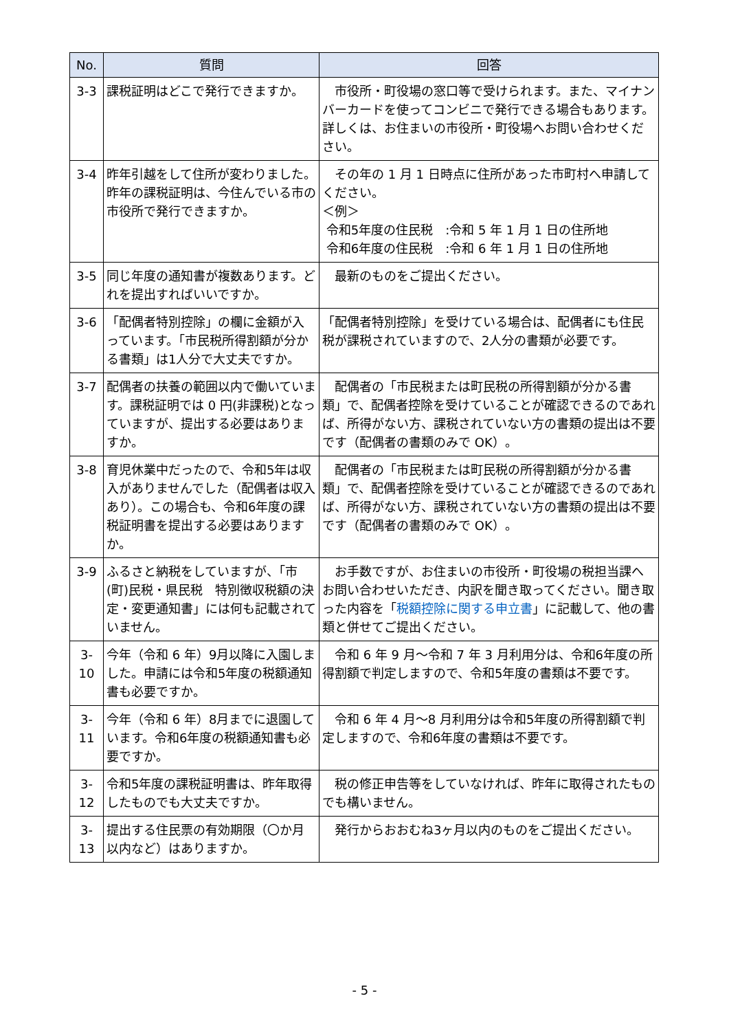| No. | 質問 | 回答 |
| --- | --- | --- |
| 3-3 | 課税証明はどこで発行できますか。 | 市役所・町役場の窓口等で受けられます。また、マイナンバーカードを使ってコンビニで発行できる場合もあります。詳しくは、お住まいの市役所・町役場へお問い合わせください。 |
| 3-4 | 昨年引越をして住所が変わりました。昨年の課税証明は、今住んでいる市の市役所で発行できますか。 | その年の 1 月 1 日時点に住所があった市町村へ申請してください。 ＜例＞ 令和5年度の住民税 :令和 5 年 1 月 1 日の住所地 令和6年度の住民税 :令和 6 年 1 月 1 日の住所地 |
| 3-5 | 同じ年度の通知書が複数あります。どれを提出すればいいですか。 | 最新のものをご提出ください。 |
| 3-6 | 「配偶者特別控除」の欄に金額が入っています。「市民税所得割額が分かる書類」は1人分で大丈夫ですか。 | 「配偶者特別控除」を受けている場合は、配偶者にも住民税が課税されていますので、2人分の書類が必要です。 |
| 3-7 | 配偶者の扶養の範囲以内で働いています。課税証明では 0 円(非課税)となっていますが、提出する必要はありますか。 | 配偶者の「市民税または町民税の所得割額が分かる書類」で、配偶者控除を受けていることが確認できるのであれば、所得がない方、課税されていない方の書類の提出は不要です（配偶者の書類のみで OK）。 |
| 3-8 | 育児休業中だったので、令和5年は収入がありませんでした（配偶者は収入あり）。この場合も、令和6年度の課税証明書を提出する必要はありますか。 | 配偶者の「市民税または町民税の所得割額が分かる書類」で、配偶者控除を受けていることが確認できるのであれば、所得がない方、課税されていない方の書類の提出は不要です（配偶者の書類のみで OK）。 |
| 3-9 | ふるさと納税をしていますが、「市(町)民税・県民税 特別徴収税額の決定・変更通知書」には何も記載されていません。 | お手数ですが、お住まいの市役所・町役場の税担当課へお問い合わせいただき、内訳を聞き取ってください。聞き取った内容を「 税額控除に関する申立書 」に記載して、他の書類と併せてご提出ください。 |
| 3-10 | 今年（令和 6 年）9月以降に入園しました。申請には令和5年度の税額通知書も必要ですか。 | 令和 6 年 9 月～令和 7 年 3 月利用分は、令和6年度の所得割額で判定しますので、令和5年度の書類は不要です。 |
| 3-11 | 今年（令和 6 年）8月までに退園しています。令和6年度の税額通知書も必要ですか。 | 令和 6 年 4 月～8 月利用分は令和5年度の所得割額で判定しますので、令和6年度の書類は不要です。 |
| 3-12 | 令和5年度の課税証明書は、昨年取得したものでも大丈夫ですか。 | 税の修正申告等をしていなければ、昨年に取得されたものでも構いません。 |
| 3-13 | 提出する住民票の有効期限（〇か月以内など）はありますか。 | 発行からおおむね3ヶ月以内のものをご提出ください。 |
- 5 -